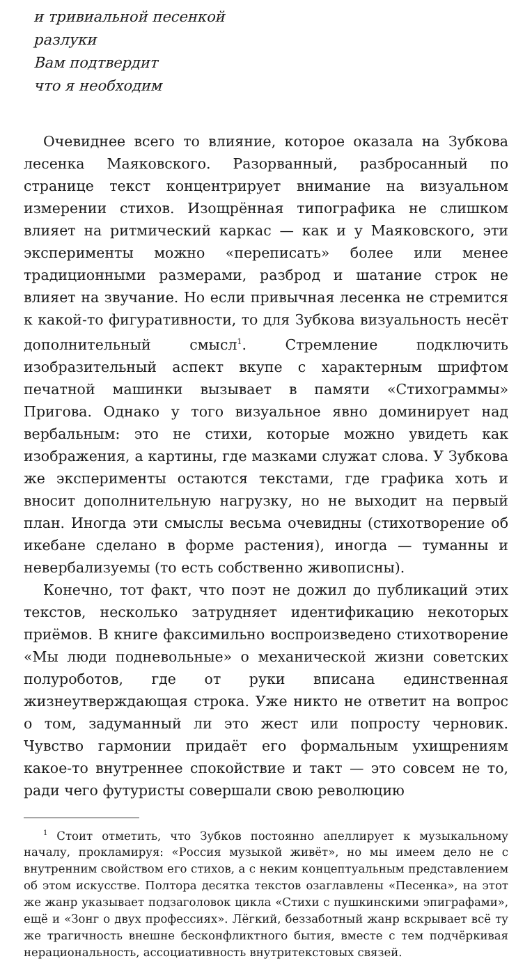и тривиальной песенкой
разлуки
Вам подтвердит
что я необходим
Очевиднее всего то влияние, которое оказала на Зубкова лесенка Маяковского. Разорванный, разбросанный по странице текст концентрирует внимание на визуальном измерении стихов. Изощрённая типографика не слишком влияет на ритмический каркас — как и у Маяковского, эти эксперименты можно «переписать» более или менее традиционными размерами, разброд и шатание строк не влияет на звучание. Но если привычная лесенка не стремится к какой-то фигуративности, то для Зубкова визуальность несёт дополнительный смысл<sup>1</sup>. Стремление подключить изобразительный аспект вкупе с характерным шрифтом печатной машинки вызывает в памяти «Стихограммы» Пригова. Однако у того визуальное явно доминирует над вербальным: это не стихи, которые можно увидеть как изображения, а картины, где мазками служат слова. У Зубкова же эксперименты остаются текстами, где графика хоть и вносит дополнительную нагрузку, но не выходит на первый план. Иногда эти смыслы весьма очевидны (стихотворение об икебане сделано в форме растения), иногда — туманны и невербализуемы (то есть собственно живописны).
Конечно, тот факт, что поэт не дожил до публикаций этих текстов, несколько затрудняет идентификацию некоторых приёмов. В книге факсимильно воспроизведено стихотворение «Мы люди подневольные» о механической жизни советских полуроботов, где от руки вписана единственная жизнеутверждающая строка. Уже никто не ответит на вопрос о том, задуманный ли это жест или попросту черновик. Чувство гармонии придаёт его формальным ухищрениям какое-то внутреннее спокойствие и такт — это совсем не то, ради чего футуристы совершали свою революцию
<sup>1</sup> Стоит отметить, что Зубков постоянно апеллирует к музыкальному началу, прокламируя: «Россия музыкой живёт», но мы имеем дело не с внутренним свойством его стихов, а с неким концептуальным представлением об этом искусстве. Полтора десятка текстов озаглавлены «Песенка», на этот же жанр указывает подзаголовок цикла «Стихи с пушкинскими эпиграфами», ещё и «Зонг о двух профессиях». Лёгкий, беззаботный жанр вскрывает всё ту же трагичность внешне бесконфликтного бытия, вместе с тем подчёркивая нерациональность, ассоциативность внутритекстовых связей.